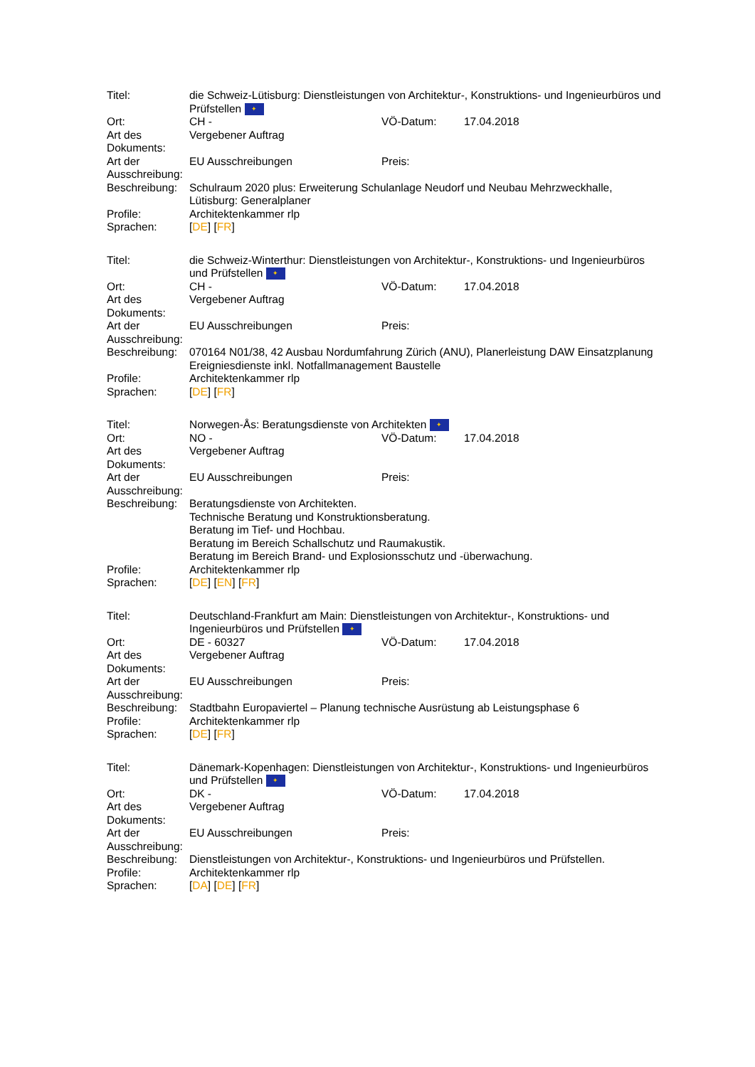| Titel: | die Schweiz-Lütisburg: Dienstleistungen von Architektur-, Konstruktions- und Ingenieurbüros und Prüfstellen ✦ | | |
| Ort: | CH - | VÖ-Datum: | 17.04.2018 |
| Art des Dokuments: | Vergebener Auftrag | | |
| Art der Ausschreibung: | EU Ausschreibungen | Preis: | |
| Beschreibung: | Schulraum 2020 plus: Erweiterung Schulanlage Neudorf und Neubau Mehrzweckhalle, Lütisburg: Generalplaner | | |
| Profile: | Architektenkammer rlp | | |
| Sprachen: | [ DE ] [ FR ] | | |
| Titel: | die Schweiz-Winterthur: Dienstleistungen von Architektur-, Konstruktions- und Ingenieurbüros und Prüfstellen ✦ | | |
| Ort: | CH - | VÖ-Datum: | 17.04.2018 |
| Art des Dokuments: | Vergebener Auftrag | | |
| Art der Ausschreibung: | EU Ausschreibungen | Preis: | |
| Beschreibung: | 070164 N01/38, 42 Ausbau Nordumfahrung Zürich (ANU), Planerleistung DAW Einsatzplanung Ereigniesdienste inkl. Notfallmanagement Baustelle | | |
| Profile: | Architektenkammer rlp | | |
| Sprachen: | [ DE ] [ FR ] | | |
| Titel: | Norwegen-Ås: Beratungsdienste von Architekten ✦ | | |
| Ort: | NO - | VÖ-Datum: | 17.04.2018 |
| Art des Dokuments: | Vergebener Auftrag | | |
| Art der Ausschreibung: | EU Ausschreibungen | Preis: | |
| Beschreibung: | Beratungsdienste von Architekten. Technische Beratung und Konstruktionsberatung. Beratung im Tief- und Hochbau. Beratung im Bereich Schallschutz und Raumakustik. Beratung im Bereich Brand- und Explosionsschutz und -überwachung. | | |
| Profile: | Architektenkammer rlp | | |
| Sprachen: | [ DE ] [ EN ] [ FR ] | | |
| Titel: | Deutschland-Frankfurt am Main: Dienstleistungen von Architektur-, Konstruktions- und Ingenieurbüros und Prüfstellen ✦ | | |
| Ort: | DE - 60327 | VÖ-Datum: | 17.04.2018 |
| Art des Dokuments: | Vergebener Auftrag | | |
| Art der Ausschreibung: | EU Ausschreibungen | Preis: | |
| Beschreibung: | Stadtbahn Europaviertel – Planung technische Ausrüstung ab Leistungsphase 6 | | |
| Profile: | Architektenkammer rlp | | |
| Sprachen: | [ DE ] [ FR ] | | |
| Titel: | Dänemark-Kopenhagen: Dienstleistungen von Architektur-, Konstruktions- und Ingenieurbüros und Prüfstellen ✦ | | |
| Ort: | DK - | VÖ-Datum: | 17.04.2018 |
| Art des Dokuments: | Vergebener Auftrag | | |
| Art der Ausschreibung: | EU Ausschreibungen | Preis: | |
| Beschreibung: | Dienstleistungen von Architektur-, Konstruktions- und Ingenieurbüros und Prüfstellen. | | |
| Profile: | Architektenkammer rlp | | |
| Sprachen: | [ DA ] [ DE ] [ FR ] | | |